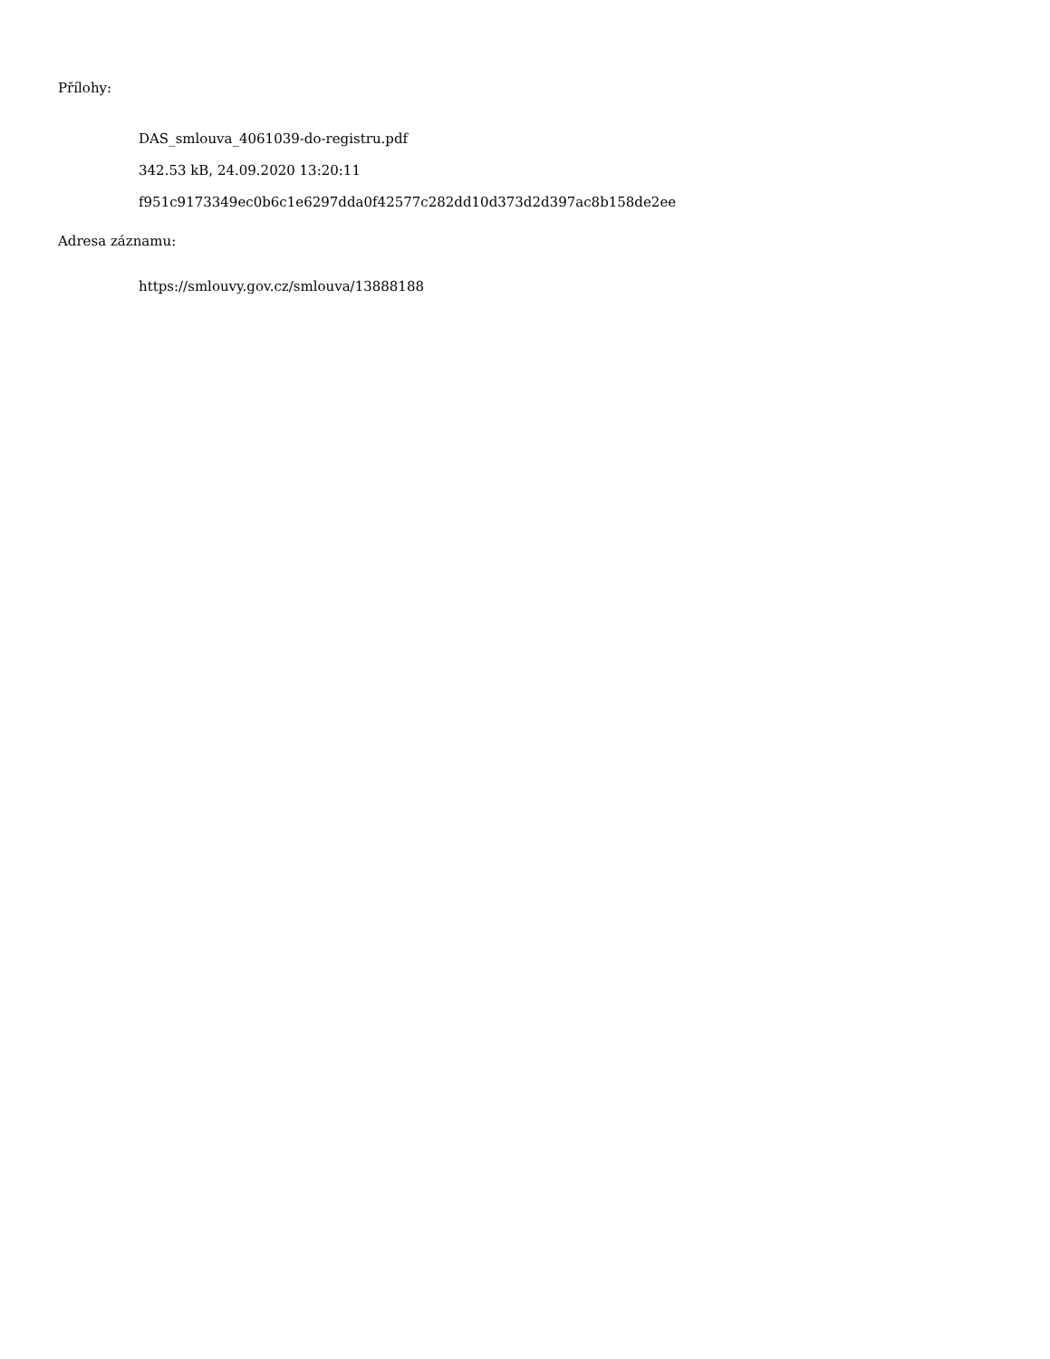Přílohy:
DAS_smlouva_4061039-do-registru.pdf
342.53 kB, 24.09.2020 13:20:11
f951c9173349ec0b6c1e6297dda0f42577c282dd10d373d2d397ac8b158de2ee
Adresa záznamu:
https://smlouvy.gov.cz/smlouva/13888188